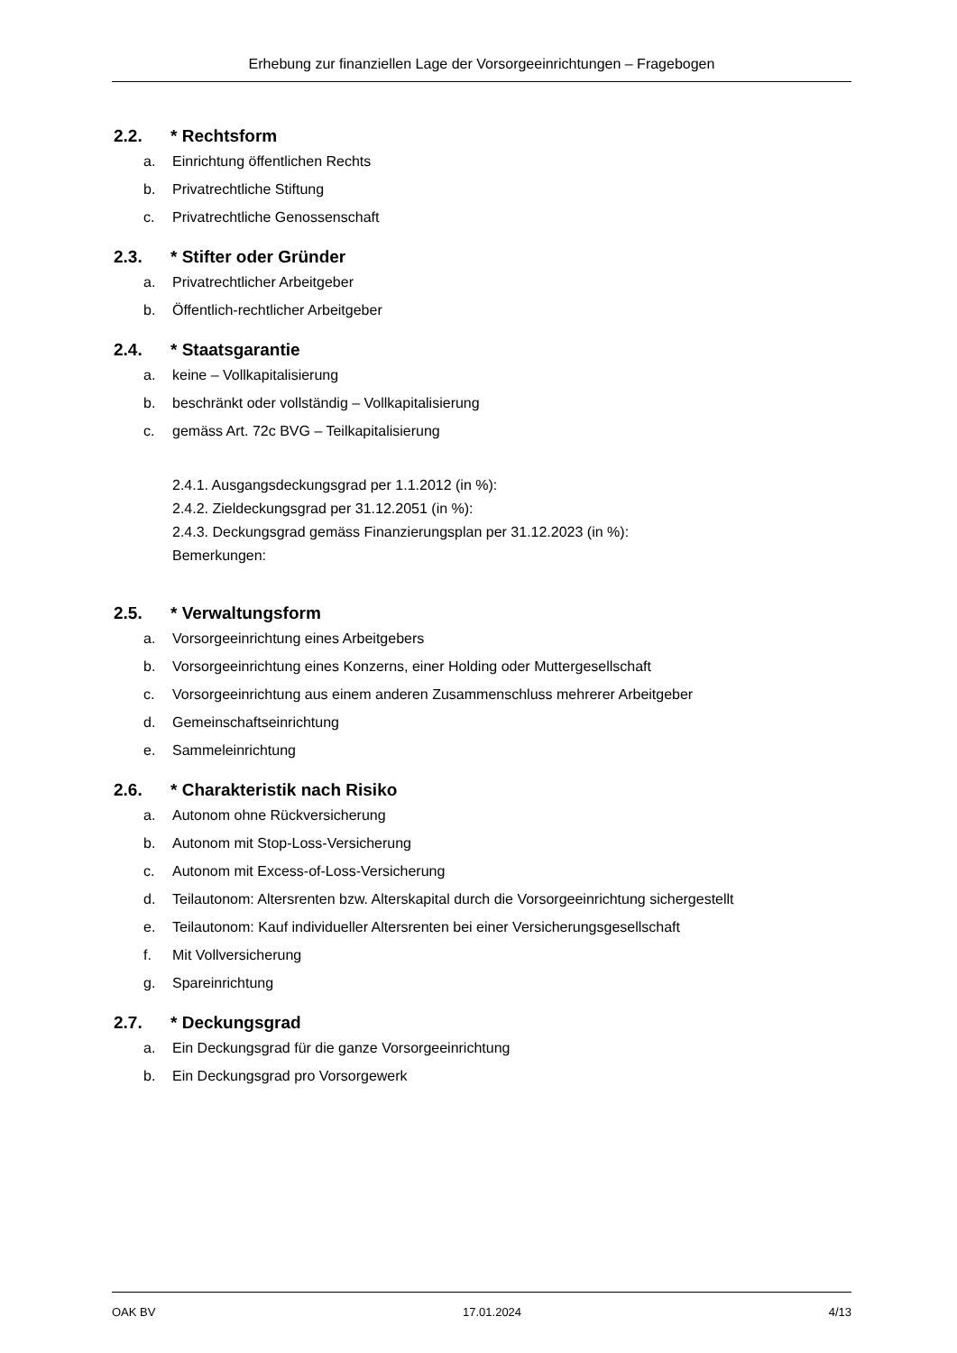Erhebung zur finanziellen Lage der Vorsorgeeinrichtungen – Fragebogen
2.2. * Rechtsform
a. Einrichtung öffentlichen Rechts
b. Privatrechtliche Stiftung
c. Privatrechtliche Genossenschaft
2.3. * Stifter oder Gründer
a. Privatrechtlicher Arbeitgeber
b. Öffentlich-rechtlicher Arbeitgeber
2.4. * Staatsgarantie
a. keine – Vollkapitalisierung
b. beschränkt oder vollständig – Vollkapitalisierung
c. gemäss Art. 72c BVG – Teilkapitalisierung
2.4.1. Ausgangsdeckungsgrad per 1.1.2012 (in %):
2.4.2. Zieldeckungsgrad per 31.12.2051 (in %):
2.4.3. Deckungsgrad gemäss Finanzierungsplan per 31.12.2023 (in %):
Bemerkungen:
2.5. * Verwaltungsform
a. Vorsorgeeinrichtung eines Arbeitgebers
b. Vorsorgeeinrichtung eines Konzerns, einer Holding oder Muttergesellschaft
c. Vorsorgeeinrichtung aus einem anderen Zusammenschluss mehrerer Arbeitgeber
d. Gemeinschaftseinrichtung
e. Sammeleinrichtung
2.6. * Charakteristik nach Risiko
a. Autonom ohne Rückversicherung
b. Autonom mit Stop-Loss-Versicherung
c. Autonom mit Excess-of-Loss-Versicherung
d. Teilautonom: Altersrenten bzw. Alterskapital durch die Vorsorgeeinrichtung sichergestellt
e. Teilautonom: Kauf individueller Altersrenten bei einer Versicherungsgesellschaft
f. Mit Vollversicherung
g. Spareinrichtung
2.7. * Deckungsgrad
a. Ein Deckungsgrad für die ganze Vorsorgeeinrichtung
b. Ein Deckungsgrad pro Vorsorgewerk
OAK BV 17.01.2024 4/13